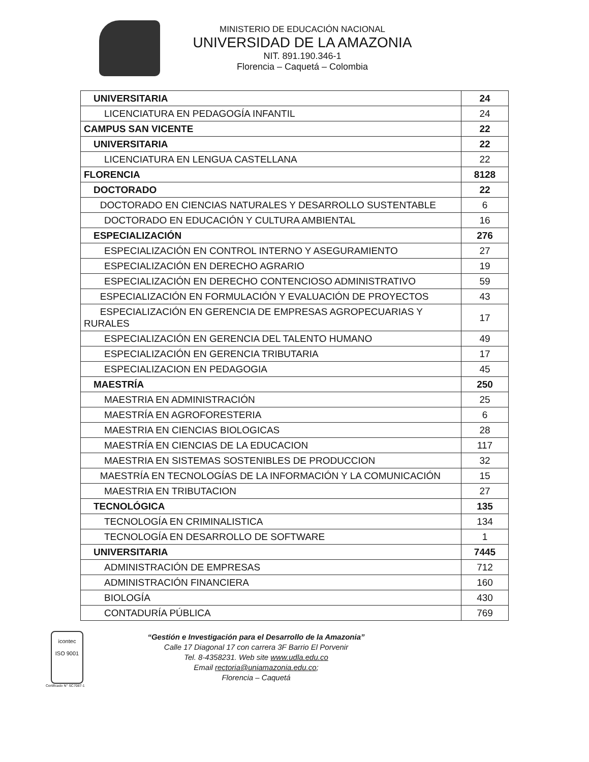MINISTERIO DE EDUCACIÓN NACIONAL
UNIVERSIDAD DE LA AMAZONIA
NIT. 891.190.346-1
Florencia – Caquetá – Colombia
| UNIVERSITARIA | 24 |
| LICENCIATURA EN PEDAGOGÍA INFANTIL | 24 |
| CAMPUS SAN VICENTE | 22 |
| UNIVERSITARIA | 22 |
| LICENCIATURA EN LENGUA CASTELLANA | 22 |
| FLORENCIA | 8128 |
| DOCTORADO | 22 |
| DOCTORADO EN CIENCIAS NATURALES Y DESARROLLO SUSTENTABLE | 6 |
| DOCTORADO EN EDUCACIÓN Y CULTURA AMBIENTAL | 16 |
| ESPECIALIZACIÓN | 276 |
| ESPECIALIZACIÓN EN CONTROL INTERNO Y ASEGURAMIENTO | 27 |
| ESPECIALIZACIÓN EN DERECHO AGRARIO | 19 |
| ESPECIALIZACIÓN EN DERECHO CONTENCIOSO ADMINISTRATIVO | 59 |
| ESPECIALIZACIÓN EN FORMULACIÓN Y EVALUACIÓN DE PROYECTOS | 43 |
| ESPECIALIZACIÓN EN GERENCIA DE EMPRESAS AGROPECUARIAS Y RURALES | 17 |
| ESPECIALIZACIÓN EN GERENCIA DEL TALENTO HUMANO | 49 |
| ESPECIALIZACIÓN EN GERENCIA TRIBUTARIA | 17 |
| ESPECIALIZACION EN PEDAGOGIA | 45 |
| MAESTRÍA | 250 |
| MAESTRIA EN ADMINISTRACIÓN | 25 |
| MAESTRÍA EN AGROFORESTERIA | 6 |
| MAESTRIA EN CIENCIAS BIOLOGICAS | 28 |
| MAESTRÍA EN CIENCIAS DE LA EDUCACION | 117 |
| MAESTRIA EN SISTEMAS SOSTENIBLES DE PRODUCCION | 32 |
| MAESTRÍA EN TECNOLOGÍAS DE LA INFORMACIÓN Y LA COMUNICACIÓN | 15 |
| MAESTRIA EN TRIBUTACION | 27 |
| TECNOLÓGICA | 135 |
| TECNOLOGÍA EN CRIMINALISTICA | 134 |
| TECNOLOGÍA EN DESARROLLO DE SOFTWARE | 1 |
| UNIVERSITARIA | 7445 |
| ADMINISTRACIÓN DE EMPRESAS | 712 |
| ADMINISTRACIÓN FINANCIERA | 160 |
| BIOLOGÍA | 430 |
| CONTADURÍA PÚBLICA | 769 |
icontec
ISO 9001
“Gestión e Investigación para el Desarrollo de la Amazonia”
Calle 17 Diagonal 17 con carrera 3F Barrio El Porvenir
Tel. 8-4358231. Web site www.udla.edu.co
Email rectoria@uniamazonia.edu.co;
Florencia – Caquetá
Certificado N° SC7087-1